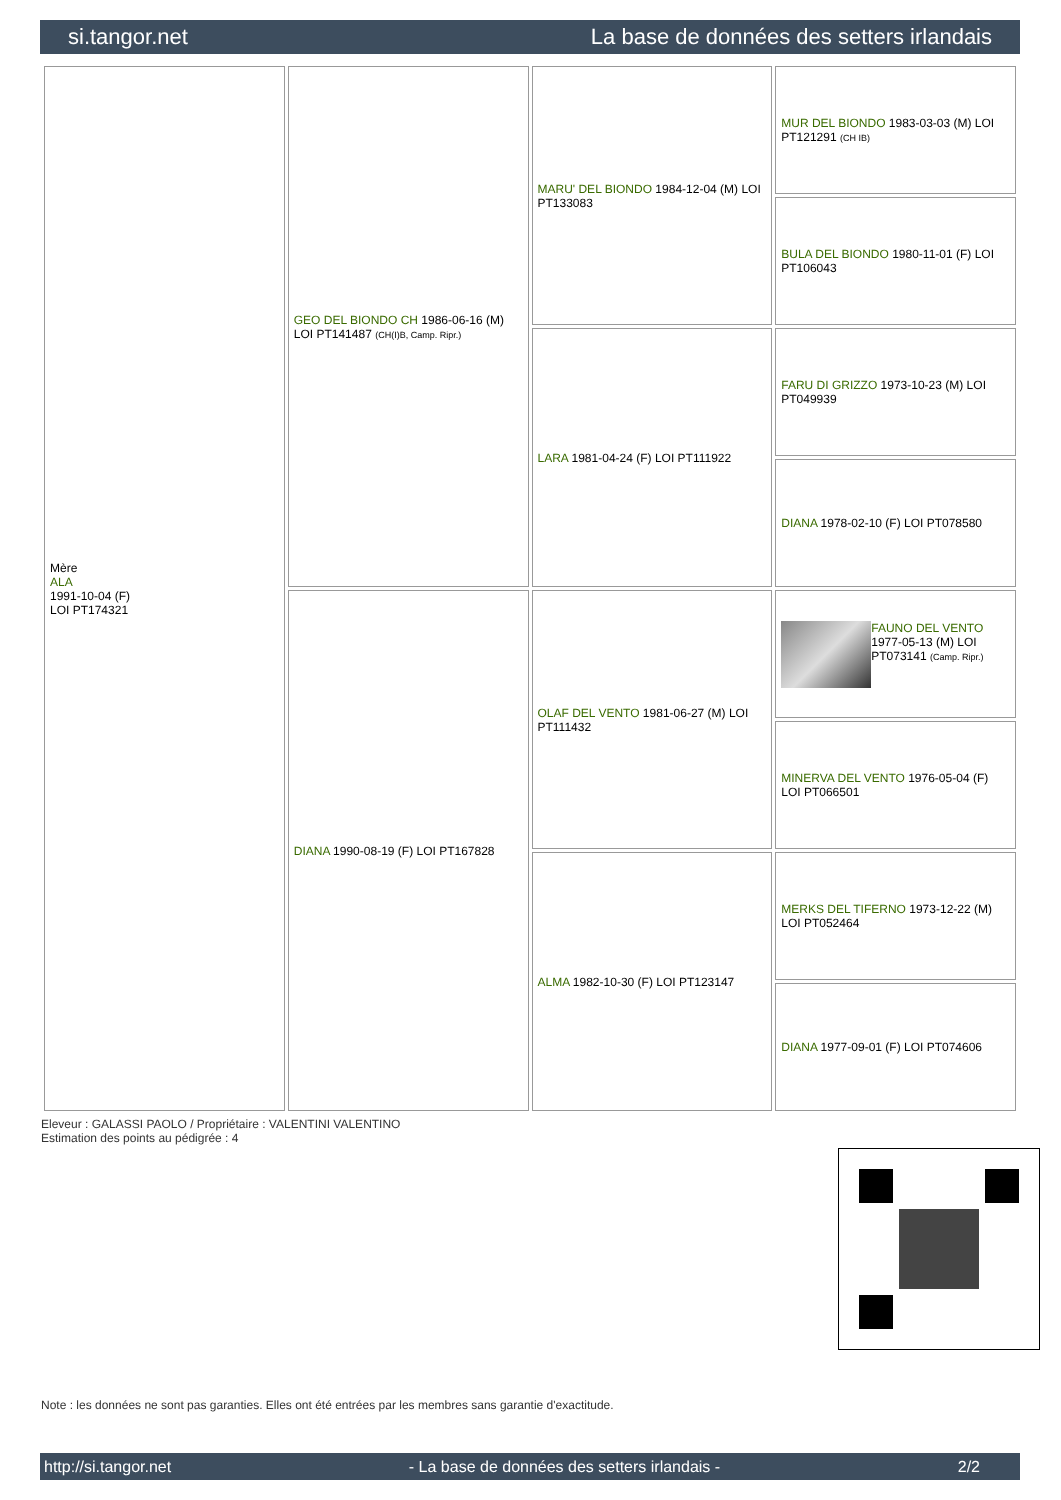si.tangor.net La base de données des setters irlandais
| Mère ALA 1991-10-04 (F) LOI PT174321 | GEO DEL BIONDO CH 1986-06-16 (M) LOI PT141487 (CH(I)B, Camp. Ripr.) | MARU' DEL BIONDO 1984-12-04 (M) LOI PT133083 | MUR DEL BIONDO 1983-03-03 (M) LOI PT121291 (CH IB) |
| | | | BULA DEL BIONDO 1980-11-01 (F) LOI PT106043 |
| | | LARA 1981-04-24 (F) LOI PT111922 | FARU DI GRIZZO 1973-10-23 (M) LOI PT049939 |
| | | | DIANA 1978-02-10 (F) LOI PT078580 |
| | DIANA 1990-08-19 (F) LOI PT167828 | OLAF DEL VENTO 1981-06-27 (M) LOI PT111432 | FAUNO DEL VENTO 1977-05-13 (M) LOI PT073141 (Camp. Ripr.) |
| | | | MINERVA DEL VENTO 1976-05-04 (F) LOI PT066501 |
| | | ALMA 1982-10-30 (F) LOI PT123147 | MERKS DEL TIFERNO 1973-12-22 (M) LOI PT052464 |
| | | | DIANA 1977-09-01 (F) LOI PT074606 |
Eleveur : GALASSI PAOLO / Propriétaire : VALENTINI VALENTINO
Estimation des points au pédigrée : 4
Note : les données ne sont pas garanties. Elles ont été entrées par les membres sans garantie d'exactitude.
http://si.tangor.net - La base de données des setters irlandais - 2/2